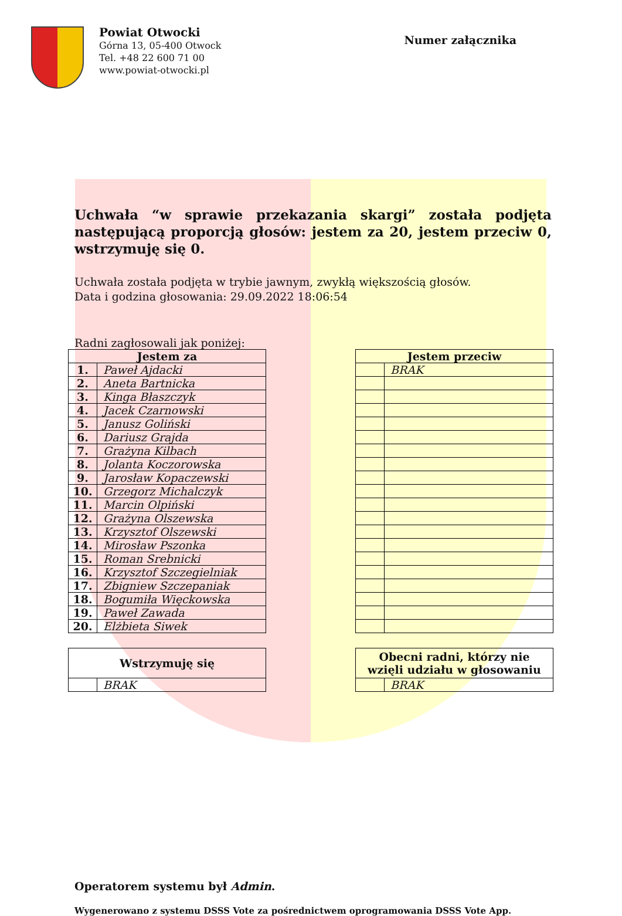Powiat Otwocki
Górna 13, 05-400 Otwock
Tel. +48 22 600 71 00
www.powiat-otwocki.pl
Numer załącznika
Uchwała “w sprawie przekazania skargi” została podjęta następującą proporcją głosów: jestem za 20, jestem przeciw 0, wstrzymuję się 0.
Uchwała została podjęta w trybie jawnym, zwykłą większością głosów.
Data i godzina głosowania: 29.09.2022 18:06:54
Radni zagłosowali jak poniżej:
| Jestem za | |
| --- | --- |
| 1. | Paweł Ajdacki |
| 2. | Aneta Bartnicka |
| 3. | Kinga Błaszczyk |
| 4. | Jacek Czarnowski |
| 5. | Janusz Goliński |
| 6. | Dariusz Grajda |
| 7. | Grażyna Kilbach |
| 8. | Jolanta Koczorowska |
| 9. | Jarosław Kopaczewski |
| 10. | Grzegorz Michalczyk |
| 11. | Marcin Olpiński |
| 12. | Grażyna Olszewska |
| 13. | Krzysztof Olszewski |
| 14. | Mirosław Pszonka |
| 15. | Roman Srebnicki |
| 16. | Krzysztof Szczegielniak |
| 17. | Zbigniew Szczepaniak |
| 18. | Bogumiła Więckowska |
| 19. | Paweł Zawada |
| 20. | Elżbieta Siwek |
| Jestem przeciw | |
| --- | --- |
| | BRAK |
| Wstrzymuję się | |
| --- | --- |
| | BRAK |
| Obecni radni, którzy nie wzięli udziału w głosowaniu | |
| --- | --- |
| | BRAK |
Operatorem systemu był Admin.
Wygenerowano z systemu DSSS Vote za pośrednictwem oprogramowania DSSS Vote App.